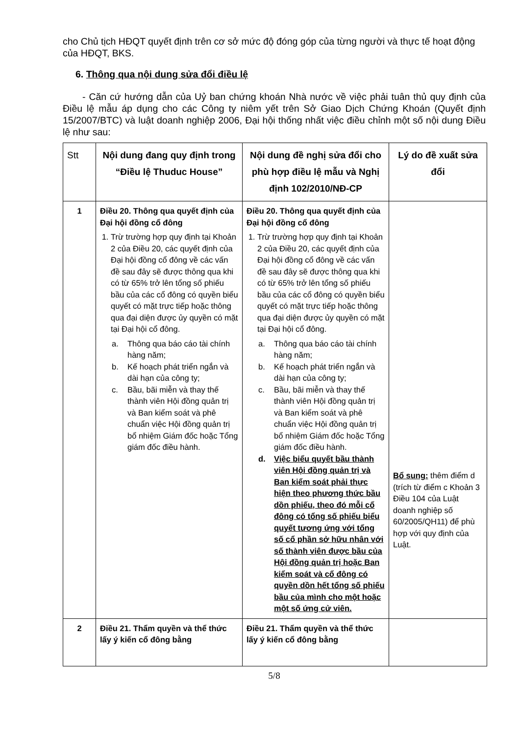cho Chủ tịch HĐQT quyết định trên cơ sở mức độ đóng góp của từng người và thực tế hoạt động của HĐQT, BKS.
6. Thông qua nội dung sửa đổi điều lệ
- Căn cứ hướng dẫn của Uỷ ban chứng khoán Nhà nước về việc phải tuân thủ quy định của Điều lệ mẫu áp dụng cho các Công ty niêm yết trên Sở Giao Dịch Chứng Khoán (Quyết định 15/2007/BTC) và luật doanh nghiệp 2006, Đại hội thống nhất việc điều chỉnh một số nội dung Điều lệ như sau:
| Stt | Nội dung đang quy định trong “Điều lệ Thuduc House” | Nội dung đề nghị sửa đổi cho phù hợp điều lệ mẫu và Nghị định 102/2010/NĐ-CP | Lý do đề xuất sửa đổi |
| --- | --- | --- | --- |
| 1 | Điều 20. Thông qua quyết định của Đại hội đồng cổ đông 1. Trừ trường hợp quy định tại Khoản 2 của Điều 20, các quyết định của Đại hội đồng cổ đông về các vấn đề sau đây sẽ được thông qua khi có từ 65% trở lên tổng số phiếu bầu của các cổ đông có quyền biểu quyết có mặt trực tiếp hoặc thông qua đại diện được ủy quyền có mặt tại Đại hội cổ đông. a. Thông qua báo cáo tài chính hàng năm; b. Kế hoạch phát triển ngắn và dài hạn của công ty; c. Bầu, bãi miễn và thay thế thành viên Hội đồng quản trị và Ban kiểm soát và phê chuẩn việc Hội đồng quản trị bổ nhiệm Giám đốc hoặc Tổng giám đốc điều hành. | Điều 20. Thông qua quyết định của Đại hội đồng cổ đông 1. Trừ trường hợp quy định tại Khoản 2 của Điều 20, các quyết định của Đại hội đồng cổ đông về các vấn đề sau đây sẽ được thông qua khi có từ 65% trở lên tổng số phiếu bầu của các cổ đông có quyền biểu quyết có mặt trực tiếp hoặc thông qua đại diện được ủy quyền có mặt tại Đại hội cổ đông. a. Thông qua báo cáo tài chính hàng năm; b. Kế hoạch phát triển ngắn và dài hạn của công ty; c. Bầu, bãi miễn và thay thế thành viên Hội đồng quản trị và Ban kiểm soát và phê chuẩn việc Hội đồng quản trị bổ nhiệm Giám đốc hoặc Tổng giám đốc điều hành. d. Việc biểu quyết bầu thành viên Hội đồng quản trị và Ban kiểm soát phải thực hiện theo phương thức bầu dồn phiếu, theo đó mỗi cổ đông có tổng số phiếu biểu quyết tương ứng với tổng số cổ phần sở hữu nhân với số thành viên được bầu của Hội đồng quản trị hoặc Ban kiểm soát và cổ đông có quyền dồn hết tổng số phiếu bầu của mình cho một hoặc một số ứng cử viên. | Bổ sung: thêm điểm d (trích từ điểm c Khoản 3 Điều 104 của Luật doanh nghiệp số 60/2005/QH11) để phù hợp với quy định của Luật. |
| 2 | Điều 21. Thẩm quyền và thể thức lấy ý kiến cổ đông bằng | Điều 21. Thẩm quyền và thể thức lấy ý kiến cổ đông bằng | |
5/8